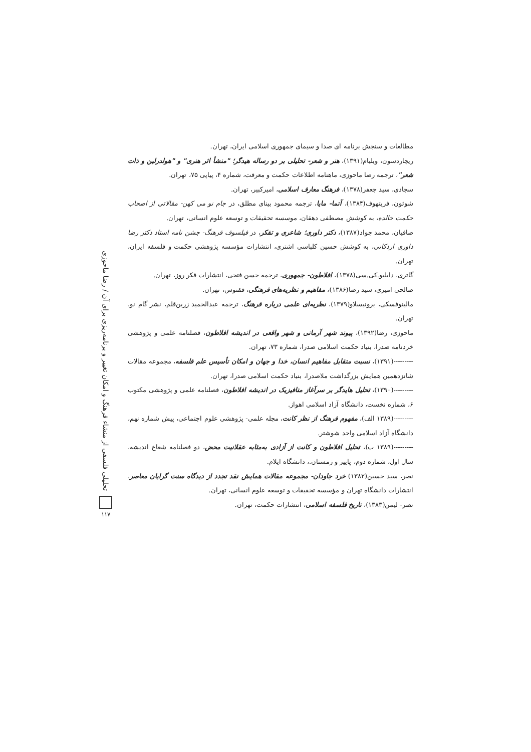مطالعات و سنجش برنامه ای صدا و سیمای جمهوری اسلامی ایران، تهران.
ریچاردسون، ویلیام(۱۳۹۱)، هنر و شعر- تحلیلی بر دو رساله هیدگر؛ "منشأ اثر هنری" و "هولدرلین و ذات شعر"، ترجمه رضا ماحوزی، ماهنامه اطلاعات حکمت و معرفت، شماره ۴، پیاپی ۷۵، تهران.
سجادی، سید جعفر(۱۳۷۸)، فرهنگ معارف اسلامی، امیرکبیر، تهران.
شوئون، فریتهوف(۱۳۸۴)، آتما- مایا، ترجمه محمود بینای مطلق، در جام نو می کهن- مقالاتی از اصحاب حکمت خالده، به کوشش مصطفی دهقان، موسسه تحقیقات و توسعه علوم انسانی، تهران.
صافیان، محمد جواد(۱۳۸۷)، دکتر داوری؛ شاعری و تفکر، در فیلسوف فرهنگ- جشن نامه استاد دکتر رضا داوری اردکانی، به کوشش حسین کلباسی اشتری، انتشارات مؤسسه پژوهشی حکمت و فلسفه ایران، تهران.
گاتری، دابلیو.کی.سی(۱۳۷۸)، افلاطون- جمهوری، ترجمه حسن فتحی، انتشارات فکر روز، تهران.
صالحی امیری، سید رضا(۱۳۸۶)، مفاهیم و نظریه‌های فرهنگی، ققنوس، تهران.
مالینوفسکی، برونیسلاو(۱۳۷۹)، نظریه‌ای علمی درباره فرهنگ، ترجمه عبدالحمید زرین‌قلم، نشر گام نو، تهران.
ماحوزی، رضا(۱۳۹۲)، پیوند شهر آرمانی و شهر واقعی در اندیشه افلاطون، فصلنامه علمی و پژوهشی خردنامه صدرا، بنیاد حکمت اسلامی صدرا، شماره ۷۳، تهران.
---------(۱۳۹۱)، نسبت متقابل مفاهیم انسان، خدا و جهان و امکان تأسیس علم فلسفه، مجموعه مقالات شانزدهمین همایش بزرگداشت ملاصدرا، بنیاد حکمت اسلامی صدرا، تهران.
---------(۱۳۹۰)، تحلیل هایدگر بر سرآغاز متافیزیک در اندیشه افلاطون، فصلنامه علمی و پژوهشی مکتوب ۶، شماره نخست، دانشگاه آزاد اسلامی اهواز.
---------(۱۳۸۹ الف)، مفهوم فرهنگ از نظر کانت، مجله علمی- پژوهشی علوم اجتماعی، پیش شماره نهم، دانشگاه آزاد اسلامی واحد شوشتر.
---------(۱۳۸۹ ب)، تحلیل افلاطون و کانت از آزادی به‌مثابه عقلانیت محض، دو فصلنامه شعاع اندیشه، سال اول، شماره دوم، پاییز و زمستان.، دانشگاه ایلام.
نصر، سید حسین(۱۳۸۲) خرد جاودان- مجموعه مقالات همایش نقد تجدد از دیدگاه سنت گرایان معاصر، انتشارات دانشگاه تهران و مؤسسه تحقیقات و توسعه علوم انسانی، تهران.
نصر- لیمن(۱۳۸۳)، تاریخ فلسفه اسلامی، انتشارات حکمت، تهران.
تحلیلی فلسفی از منشاء فرهنگ و امکان تغییر و برنامه‌ریزی برای آن / رضا ماحوزی
۱۱۷